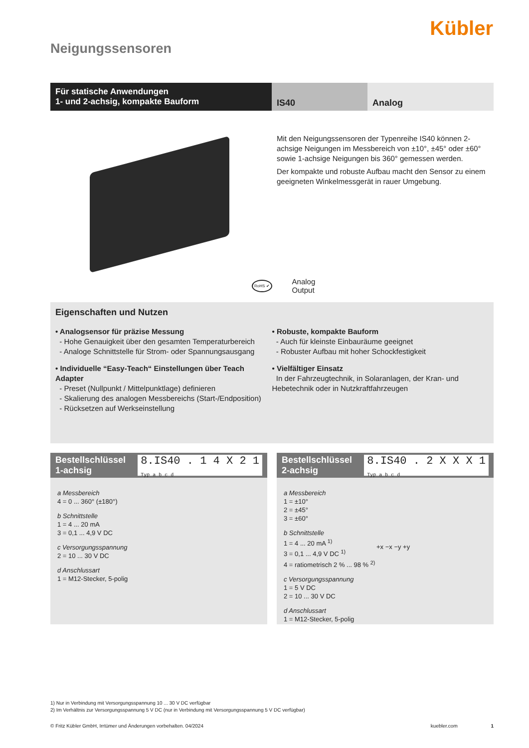Kübler
Neigungssensoren
Für statische Anwendungen
1- und 2-achsig, kompakte Bauform
IS40 Analog
Mit den Neigungssensoren der Typenreihe IS40 können 2-achsige Neigungen im Messbereich von ±10°, ±45° oder ±60° sowie 1-achsige Neigungen bis 360° gemessen werden.
Der kompakte und robuste Aufbau macht den Sensor zu einem geeigneten Winkelmessgerät in rauer Umgebung.
RoHS ✔ Analog
Output
Eigenschaften und Nutzen
• Analogsensor für präzise Messung
- Hohe Genauigkeit über den gesamten Temperaturbereich
- Analoge Schnittstelle für Strom- oder Spannungsausgang
• Individuelle “Easy-Teach“ Einstellungen über Teach Adapter
- Preset (Nullpunkt / Mittelpunktlage) definieren
- Skalierung des analogen Messbereichs (Start-/Endposition)
- Rücksetzen auf Werkseinstellung
• Robuste, kompakte Bauform
- Auch für kleinste Einbauräume geeignet
- Robuster Aufbau mit hoher Schockfestigkeit
• Vielfältiger Einsatz
In der Fahrzeugtechnik, in Solaranlagen, der Kran- und Hebetechnik oder in Nutzkraftfahrzeugen
Bestellschlüssel
1-achsig 8.IS40 . 1 4 X 2 1
Typ a b c d
a Messbereich
4 = 0 ... 360° (±180°)
b Schnittstelle
1 = 4 ... 20 mA
3 = 0,1 ... 4,9 V DC
c Versorgungsspannung
2 = 10 ... 30 V DC
d Anschlussart
1 = M12-Stecker, 5-polig
Bestellschlüssel
2-achsig 8.IS40 . 2 X X X 1
Typ a b c d
a Messbereich
1 = ±10°
2 = ±45°
3 = ±60°
b Schnittstelle
1 = 4 ... 20 mA <sup>1)</sup>
3 = 0,1 ... 4,9 V DC <sup>1)</sup>
4 = ratiometrisch 2 % ... 98 % <sup>2)</sup>
c Versorgungsspannung
1 = 5 V DC
2 = 10 ... 30 V DC
d Anschlussart
1 = M12-Stecker, 5-polig
+x −x −y +y
1) Nur in Verbindung mit Versorgungsspannung 10 ... 30 V DC verfügbar
2) Im Verhältnis zur Versorgungsspannung 5 V DC (nur in Verbindung mit Versorgungsspannung 5 V DC verfügbar)
© Fritz Kübler GmbH, Irrtümer und Änderungen vorbehalten. 04/2024 kuebler.com 1